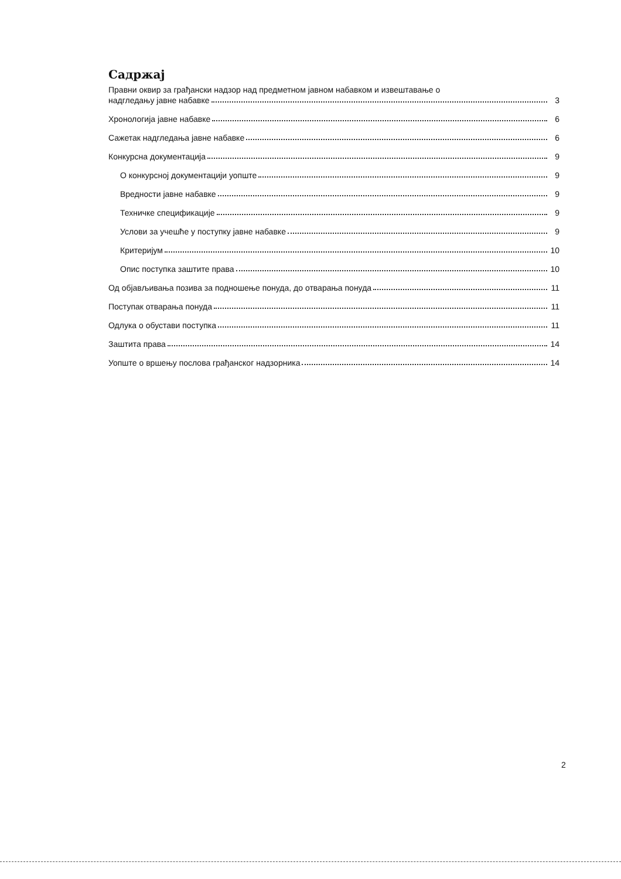Садржај
Правни оквир за грађански надзор над предметном јавном набавком и извештавање о
надгледању јавне набавке 3
Хронологија јавне набавке 6
Сажетак надгледања јавне набавке 6
Конкурсна документација 9
О конкурсној документацији уопште 9
Вредности јавне набавке 9
Техничке спецификације 9
Услови за учешће у поступку јавне набавке 9
Критеријум 10
Опис поступка заштите права 10
Од објављивања позива за подношење понуда, до отварања понуда 11
Поступак отварања понуда 11
Одлука о обустави поступка 11
Заштита права 14
Уопште о вршењу послова грађанског надзорника 14
2